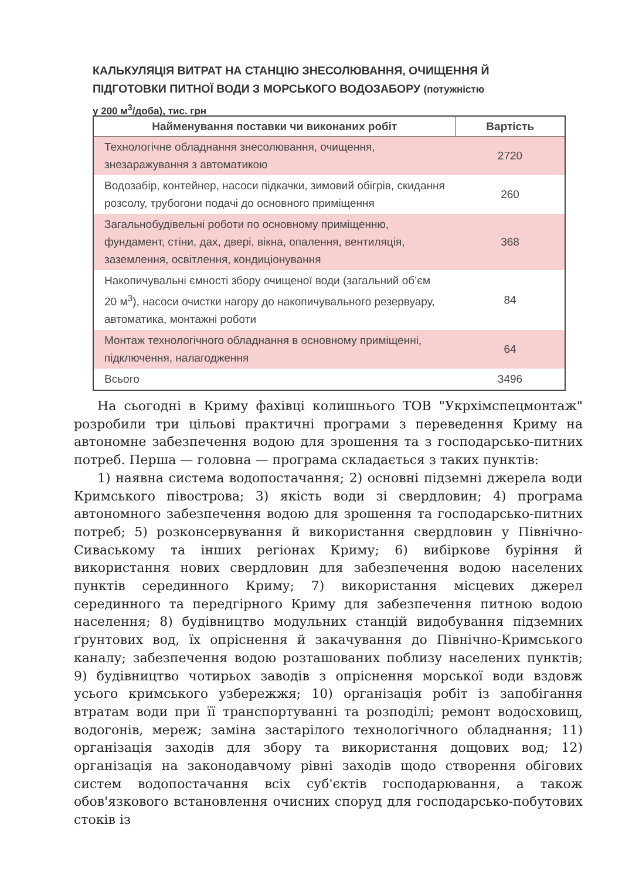КАЛЬКУЛЯЦІЯ ВИТРАТ НА СТАНЦІЮ ЗНЕСОЛЮВАННЯ, ОЧИЩЕННЯ Й ПІДГОТОВКИ ПИТНОЇ ВОДИ З МОРСЬКОГО ВОДОЗАБОРУ (потужністю у 200 м<sup>3</sup>/доба), тис. грн
| Найменування поставки чи виконаних робіт | Вартість |
| --- | --- |
| Технологічне обладнання знесолювання, очищення, знезаражування з автоматикою | 2720 |
| Водозабір, контейнер, насоси підкачки, зимовий обігрів, скидання розсолу, трубогони подачі до основного приміщення | 260 |
| Загальнобудівельні роботи по основному приміщенню, фундамент, стіни, дах, двері, вікна, опалення, вентиляція, заземлення, освітлення, кондиціонування | 368 |
| Накопичувальні ємності збору очищеної води (загальний об’єм 20 м<sup>3</sup>), насоси очистки нагору до накопичувального резервуару, автоматика, монтажні роботи | 84 |
| Монтаж технологічного обладнання в основному приміщенні, підключення, налагодження | 64 |
| Всього | 3496 |
На сьогодні в Криму фахівці колишнього ТОВ "Укрхімспецмонтаж" розробили три цільові практичні програми з переведення Криму на автономне забезпечення водою для зрошення та з господарсько-питних потреб. Перша — головна — програма складається з таких пунктів:
1) наявна система водопостачання; 2) основні підземні джерела води Кримського півострова; 3) якість води зі свердловин; 4) програма автономного забезпечення водою для зрошення та господарсько-питних потреб; 5) розконсервування й використання свердловин у Північно-Сиваському та інших регіонах Криму; 6) вибіркове буріння й використання нових свердловин для забезпечення водою населених пунктів серединного Криму; 7) використання місцевих джерел серединного та передгірного Криму для забезпечення питною водою населення; 8) будівництво модульних станцій видобування підземних ґрунтових вод, їх опріснення й закачування до Північно-Кримського каналу; забезпечення водою розташованих поблизу населених пунктів; 9) будівництво чотирьох заводів з опріснення морської води вздовж усього кримського узбережжя; 10) організація робіт із запобігання втратам води при її транспортуванні та розподілі; ремонт водосховищ, водогонів, мереж; заміна застарілого технологічного обладнання; 11) організація заходів для збору та використання дощових вод; 12) організація на законодавчому рівні заходів щодо створення обігових систем водопостачання всіх суб'єктів господарювання, а також обов'язкового встановлення очисних споруд для господарсько-побутових стоків із